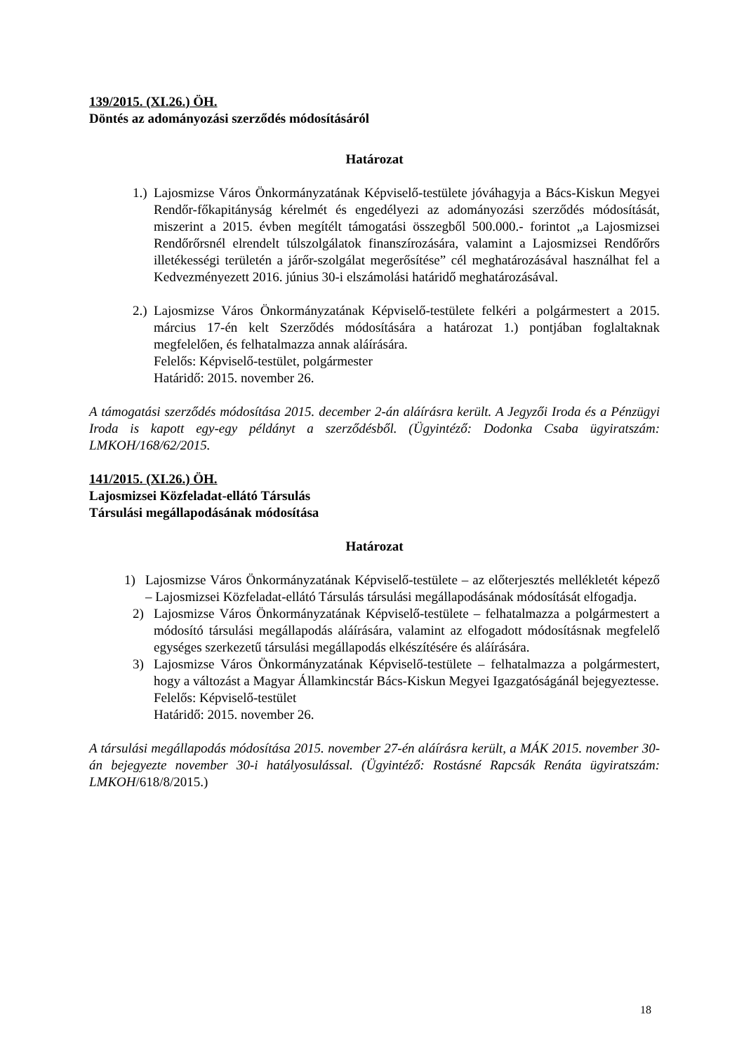139/2015. (XI.26.) ÖH.
Döntés az adományozási szerződés módosításáról
Határozat
1.)
Lajosmizse Város Önkormányzatának Képviselő-testülete jóváhagyja a Bács-Kiskun Megyei Rendőr-főkapitányság kérelmét és engedélyezi az adományozási szerződés módosítását, miszerint a 2015. évben megítélt támogatási összegből 500.000.- forintot „a Lajosmizsei Rendőrőrsnél elrendelt túlszolgálatok finanszírozására, valamint a Lajosmizsei Rendőrőrs illetékességi területén a járőr-szolgálat megerősítése” cél meghatározásával használhat fel a Kedvezményezett 2016. június 30-i elszámolási határidő meghatározásával.
2.)
Lajosmizse Város Önkormányzatának Képviselő-testülete felkéri a polgármestert a 2015. március 17-én kelt Szerződés módosítására a határozat 1.) pontjában foglaltaknak megfelelően, és felhatalmazza annak aláírására.
Felelős: Képviselő-testület, polgármester
Határidő: 2015. november 26.
A támogatási szerződés módosítása 2015. december 2-án aláírásra került. A Jegyzői Iroda és a Pénzügyi Iroda is kapott egy-egy példányt a szerződésből. (Ügyintéző: Dodonka Csaba ügyiratszám: LMKOH/168/62/2015.
141/2015. (XI.26.) ÖH.
Lajosmizsei Közfeladat-ellátó Társulás
Társulási megállapodásának módosítása
Határozat
1) Lajosmizse Város Önkormányzatának Képviselő-testülete – az előterjesztés mellékletét képező – Lajosmizsei Közfeladat-ellátó Társulás társulási megállapodásának módosítását elfogadja.
2) Lajosmizse Város Önkormányzatának Képviselő-testülete – felhatalmazza a polgármestert a módosító társulási megállapodás aláírására, valamint az elfogadott módosításnak megfelelő egységes szerkezetű társulási megállapodás elkészítésére és aláírására.
3) Lajosmizse Város Önkormányzatának Képviselő-testülete – felhatalmazza a polgármestert, hogy a változást a Magyar Államkincstár Bács-Kiskun Megyei Igazgatóságánál bejegyeztesse.
Felelős: Képviselő-testület
Határidő: 2015. november 26.
A társulási megállapodás módosítása 2015. november 27-én aláírásra került, a MÁK 2015. november 30-án bejegyezte november 30-i hatályosulással. (Ügyintéző: Rostásné Rapcsák Renáta ügyiratszám: LMKOH/618/8/2015.)
18